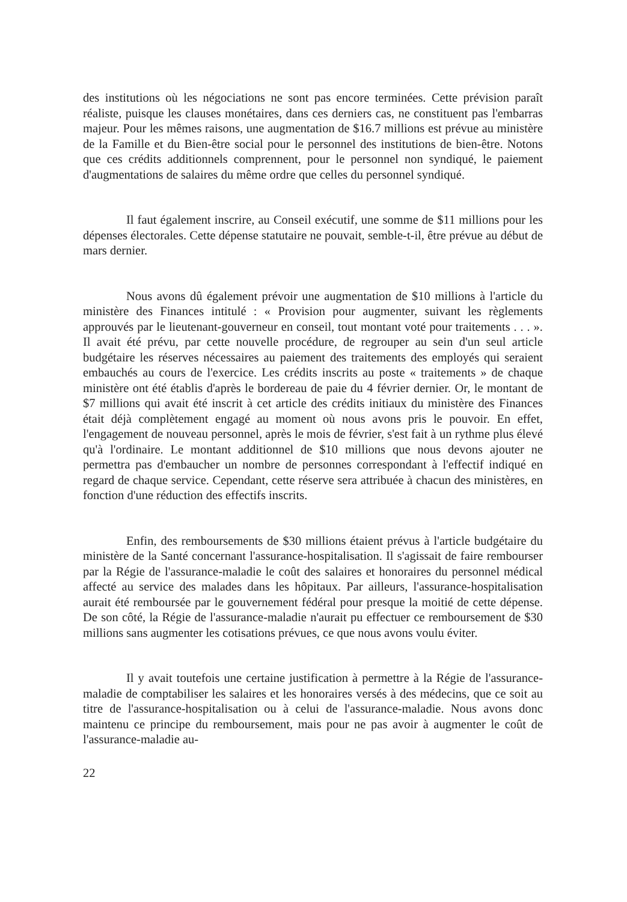des institutions où les négociations ne sont pas encore terminées. Cette prévision paraît réaliste, puisque les clauses monétaires, dans ces derniers cas, ne constituent pas l'embarras majeur. Pour les mêmes raisons, une augmentation de $16.7 millions est prévue au ministère de la Famille et du Bien-être social pour le personnel des institutions de bien-être. Notons que ces crédits additionnels comprennent, pour le personnel non syndiqué, le paiement d'augmentations de salaires du même ordre que celles du personnel syndiqué.
Il faut également inscrire, au Conseil exécutif, une somme de $11 millions pour les dépenses électorales. Cette dépense statutaire ne pouvait, semble-t-il, être prévue au début de mars dernier.
Nous avons dû également prévoir une augmentation de $10 millions à l'article du ministère des Finances intitulé : « Provision pour augmenter, suivant les règlements approuvés par le lieutenant-gouverneur en conseil, tout montant voté pour traitements . . . ». Il avait été prévu, par cette nouvelle procédure, de regrouper au sein d'un seul article budgétaire les réserves nécessaires au paiement des traitements des employés qui seraient embauchés au cours de l'exercice. Les crédits inscrits au poste « traitements » de chaque ministère ont été établis d'après le bordereau de paie du 4 février dernier. Or, le montant de $7 millions qui avait été inscrit à cet article des crédits initiaux du ministère des Finances était déjà complètement engagé au moment où nous avons pris le pouvoir. En effet, l'engagement de nouveau personnel, après le mois de février, s'est fait à un rythme plus élevé qu'à l'ordinaire. Le montant additionnel de $10 millions que nous devons ajouter ne permettra pas d'embaucher un nombre de personnes correspondant à l'effectif indiqué en regard de chaque service. Cependant, cette réserve sera attribuée à chacun des ministères, en fonction d'une réduction des effectifs inscrits.
Enfin, des remboursements de $30 millions étaient prévus à l'article budgétaire du ministère de la Santé concernant l'assurance-hospitalisation. Il s'agissait de faire rembourser par la Régie de l'assurance-maladie le coût des salaires et honoraires du personnel médical affecté au service des malades dans les hôpitaux. Par ailleurs, l'assurance-hospitalisation aurait été remboursée par le gouvernement fédéral pour presque la moitié de cette dépense. De son côté, la Régie de l'assurance-maladie n'aurait pu effectuer ce remboursement de $30 millions sans augmenter les cotisations prévues, ce que nous avons voulu éviter.
Il y avait toutefois une certaine justification à permettre à la Régie de l'assurance-maladie de comptabiliser les salaires et les honoraires versés à des médecins, que ce soit au titre de l'assurance-hospitalisation ou à celui de l'assurance-maladie. Nous avons donc maintenu ce principe du remboursement, mais pour ne pas avoir à augmenter le coût de l'assurance-maladie au-
22